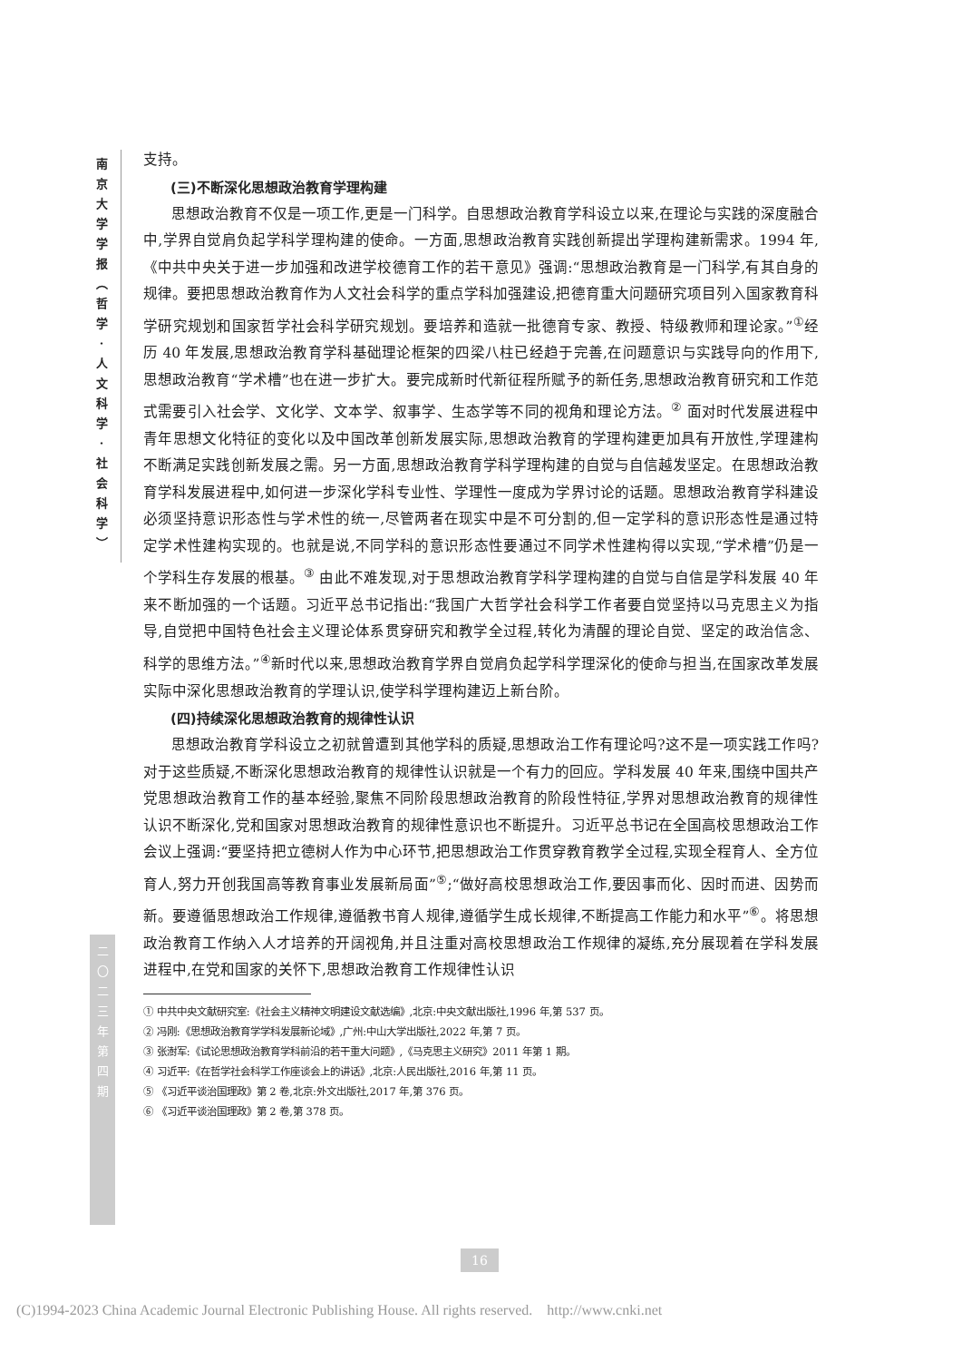南
京
大
学
学
报
︵
哲
学
·
人
文
科
学
·
社
会
科
学
︶
二
〇
二
三
年
第
四
期
支持。
(三)不断深化思想政治教育学理构建
思想政治教育不仅是一项工作,更是一门科学。自思想政治教育学科设立以来,在理论与实践的深度融合中,学界自觉肩负起学科学理构建的使命。一方面,思想政治教育实践创新提出学理构建新需求。1994 年,《中共中央关于进一步加强和改进学校德育工作的若干意见》强调:“思想政治教育是一门科学,有其自身的规律。要把思想政治教育作为人文社会科学的重点学科加强建设,把德育重大问题研究项目列入国家教育科学研究规划和国家哲学社会科学研究规划。要培养和造就一批德育专家、教授、特级教师和理论家。”<sup>①</sup>经历 40 年发展,思想政治教育学科基础理论框架的四梁八柱已经趋于完善,在问题意识与实践导向的作用下,思想政治教育“学术槽”也在进一步扩大。要完成新时代新征程所赋予的新任务,思想政治教育研究和工作范式需要引入社会学、文化学、文本学、叙事学、生态学等不同的视角和理论方法。<sup>②</sup> 面对时代发展进程中青年思想文化特征的变化以及中国改革创新发展实际,思想政治教育的学理构建更加具有开放性,学理建构不断满足实践创新发展之需。另一方面,思想政治教育学科学理构建的自觉与自信越发坚定。在思想政治教育学科发展进程中,如何进一步深化学科专业性、学理性一度成为学界讨论的话题。思想政治教育学科建设必须坚持意识形态性与学术性的统一,尽管两者在现实中是不可分割的,但一定学科的意识形态性是通过特定学术性建构实现的。也就是说,不同学科的意识形态性要通过不同学术性建构得以实现,“学术槽”仍是一个学科生存发展的根基。<sup>③</sup> 由此不难发现,对于思想政治教育学科学理构建的自觉与自信是学科发展 40 年来不断加强的一个话题。习近平总书记指出:“我国广大哲学社会科学工作者要自觉坚持以马克思主义为指导,自觉把中国特色社会主义理论体系贯穿研究和教学全过程,转化为清醒的理论自觉、坚定的政治信念、科学的思维方法。”<sup>④</sup>新时代以来,思想政治教育学界自觉肩负起学科学理深化的使命与担当,在国家改革发展实际中深化思想政治教育的学理认识,使学科学理构建迈上新台阶。
(四)持续深化思想政治教育的规律性认识
思想政治教育学科设立之初就曾遭到其他学科的质疑,思想政治工作有理论吗?这不是一项实践工作吗?对于这些质疑,不断深化思想政治教育的规律性认识就是一个有力的回应。学科发展 40 年来,围绕中国共产党思想政治教育工作的基本经验,聚焦不同阶段思想政治教育的阶段性特征,学界对思想政治教育的规律性认识不断深化,党和国家对思想政治教育的规律性意识也不断提升。习近平总书记在全国高校思想政治工作会议上强调:“要坚持把立德树人作为中心环节,把思想政治工作贯穿教育教学全过程,实现全程育人、全方位育人,努力开创我国高等教育事业发展新局面”<sup>⑤</sup>;“做好高校思想政治工作,要因事而化、因时而进、因势而新。要遵循思想政治工作规律,遵循教书育人规律,遵循学生成长规律,不断提高工作能力和水平”<sup>⑥</sup>。将思想政治教育工作纳入人才培养的开阔视角,并且注重对高校思想政治工作规律的凝练,充分展现着在学科发展进程中,在党和国家的关怀下,思想政治教育工作规律性认识
① 中共中央文献研究室:《社会主义精神文明建设文献选编》,北京:中央文献出版社,1996 年,第 537 页。
② 冯刚:《思想政治教育学学科发展新论域》,广州:中山大学出版社,2022 年,第 7 页。
③ 张澍军:《试论思想政治教育学科前沿的若干重大问题》,《马克思主义研究》2011 年第 1 期。
④ 习近平:《在哲学社会科学工作座谈会上的讲话》,北京:人民出版社,2016 年,第 11 页。
⑤ 《习近平谈治国理政》第 2 卷,北京:外文出版社,2017 年,第 376 页。
⑥ 《习近平谈治国理政》第 2 卷,第 378 页。
16
(C)1994-2023 China Academic Journal Electronic Publishing House. All rights reserved. http://www.cnki.net